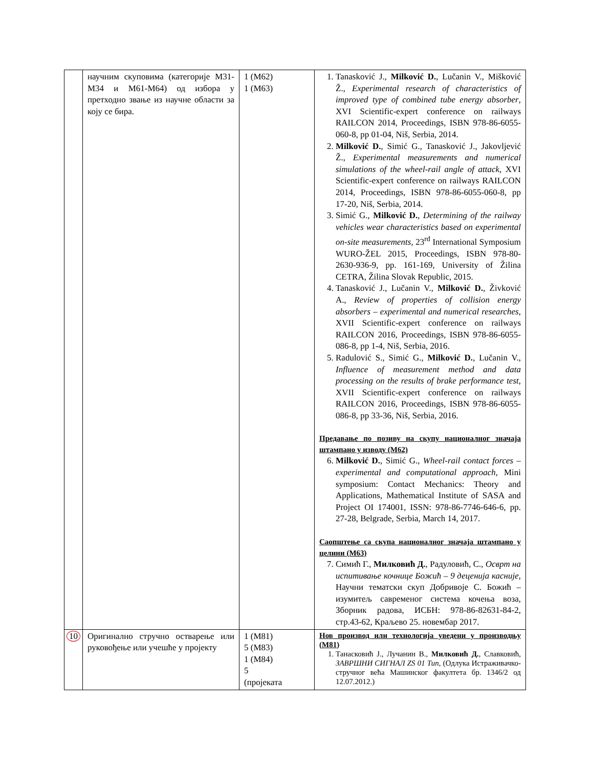| | научним скуповима (категорије М31-М34 и М61-М64) од избора у претходно звање из научне области за коју се бира. | 1 (М62) 1 (М63) | 1. Tanasković J., Milković D. , Lučanin V., Mišković Ž., Experimental research of characteristics of improved type of combined tube energy absorber , XVI Scientific-expert conference on railways RAILCON 2014, Proceedings, ISBN 978-86-6055-060-8, pp 01-04, Niš, Serbia, 2014. 2. Milković D. , Simić G., Tanasković J., Jakovljević Ž., Experimental measurements and numerical simulations of the wheel-rail angle of attack , XVI Scientific-expert conference on railways RAILCON 2014, Proceedings, ISBN 978-86-6055-060-8, pp 17-20, Niš, Serbia, 2014. 3. Simić G., Milković D. , Determining of the railway vehicles wear characteristics based on experimental on-site measurements , 23<sup>rd</sup> International Symposium WURO-ŽEL 2015, Proceedings, ISBN 978-80-2630-936-9, pp. 161-169, University of Žilina CETRA, Žilina Slovak Republic, 2015. 4. Tanasković J., Lučanin V., Milković D. , Živković A., Review of properties of collision energy absorbers – experimental and numerical researches , XVII Scientific-expert conference on railways RAILCON 2016, Proceedings, ISBN 978-86-6055-086-8, pp 1-4, Niš, Serbia, 2016. 5. Radulović S., Simić G., Milković D. , Lučanin V., Influence of measurement method and data processing on the results of brake performance test , XVII Scientific-expert conference on railways RAILCON 2016, Proceedings, ISBN 978-86-6055-086-8, pp 33-36, Niš, Serbia, 2016. Предавање по позиву на скупу националног значаја штампано у изводу (М62) 6. Milković D. , Simić G., Wheel-rail contact forces – experimental and computational approach , Mini symposium: Contact Mechanics: Theory and Applications, Mathematical Institute of SASA and Project OI 174001, ISSN: 978-86-7746-646-6, pp. 27-28, Belgrade, Serbia, March 14, 2017. Саопштење са скупа националног значаја штампано у целини (М63) 7. Симић Г., Милковић Д. , Радуловић, С., Осврт на испитивање кочнице Божић – 9 деценија касније , Научни тематски скуп Добривоје С. Божић – изумитељ савременог система кочења воза, Зборник радова, ИСБН: 978-86-82631-84-2, стр.43-62, Краљево 25. новембар 2017. |
| 10 | Оригинално стручно остварење или руковођење или учешће у пројекту | 1 (М81) 5 (М83) 1 (М84) 5 (пројеката | Нов производ или технологија уведени у производњу (М81) 1. Танасковић Ј., Лучанин В., Милковић Д. , Славковић, ЗАВРШНИ СИГНАЛ ZS 01 Тип , (Одлука Истраживачко-стручног већа Машинског факултета бр. 1346/2 од 12.07.2012.) |